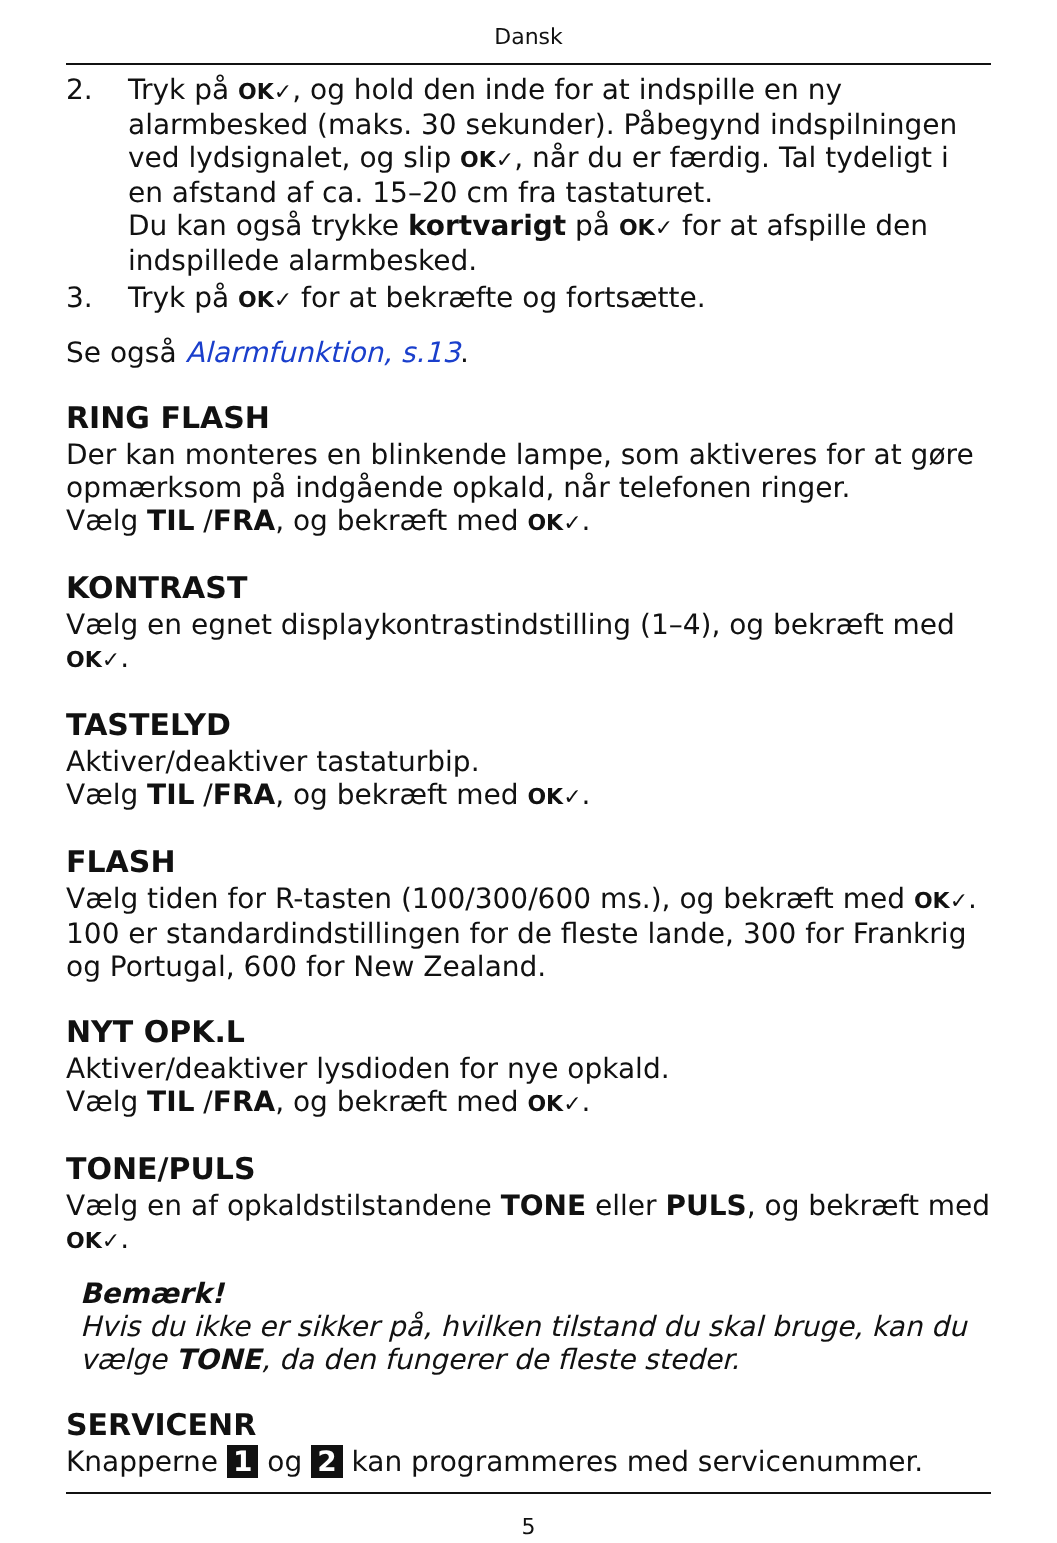Dansk
2. Tryk på OK✓, og hold den inde for at indspille en ny alarmbesked (maks. 30 sekunder). Påbegynd indspilningen ved lydsignalet, og slip OK✓, når du er færdig. Tal tydeligt i en afstand af ca. 15–20 cm fra tastaturet.
Du kan også trykke kortvarigt på OK✓ for at afspille den indspillede alarmbesked.
3. Tryk på OK✓ for at bekræfte og fortsætte.
Se også Alarmfunktion, s.13.
RING FLASH
Der kan monteres en blinkende lampe, som aktiveres for at gøre opmærksom på indgående opkald, når telefonen ringer.
Vælg TIL /FRA, og bekræft med OK✓.
KONTRAST
Vælg en egnet displaykontrastindstilling (1–4), og bekræft med OK✓.
TASTELYD
Aktiver/deaktiver tastaturbip.
Vælg TIL /FRA, og bekræft med OK✓.
FLASH
Vælg tiden for R-tasten (100/300/600 ms.), og bekræft med OK✓.
100 er standardindstillingen for de fleste lande, 300 for Frankrig og Portugal, 600 for New Zealand.
NYT OPK.L
Aktiver/deaktiver lysdioden for nye opkald.
Vælg TIL /FRA, og bekræft med OK✓.
TONE/PULS
Vælg en af opkaldstilstandene TONE eller PULS, og bekræft med OK✓.
Bemærk!
Hvis du ikke er sikker på, hvilken tilstand du skal bruge, kan du vælge TONE, da den fungerer de fleste steder.
SERVICENR
Knapperne 1 og 2 kan programmeres med servicenummer.
5